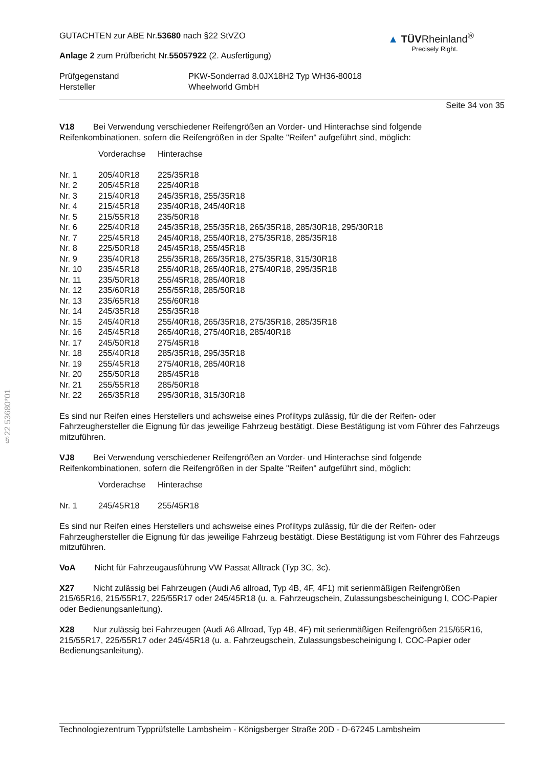§22 53680*01
▲ TÜVRheinland<sup>®</sup>
Precisely Right.
GUTACHTEN zur ABE Nr.53680 nach §22 StVZO
Anlage 2 zum Prüfbericht Nr.55057922 (2. Ausfertigung)
| Prüfgegenstand | PKW-Sonderrad 8.0JX18H2 Typ WH36-80018 |
| Hersteller | Wheelworld GmbH |
Seite 34 von 35
V18 Bei Verwendung verschiedener Reifengrößen an Vorder- und Hinterachse sind folgende Reifenkombinationen, sofern die Reifengrößen in der Spalte "Reifen" aufgeführt sind, möglich:
| | Vorderachse | Hinterachse |
| Nr. 1 | 205/40R18 | 225/35R18 |
| Nr. 2 | 205/45R18 | 225/40R18 |
| Nr. 3 | 215/40R18 | 245/35R18, 255/35R18 |
| Nr. 4 | 215/45R18 | 235/40R18, 245/40R18 |
| Nr. 5 | 215/55R18 | 235/50R18 |
| Nr. 6 | 225/40R18 | 245/35R18, 255/35R18, 265/35R18, 285/30R18, 295/30R18 |
| Nr. 7 | 225/45R18 | 245/40R18, 255/40R18, 275/35R18, 285/35R18 |
| Nr. 8 | 225/50R18 | 245/45R18, 255/45R18 |
| Nr. 9 | 235/40R18 | 255/35R18, 265/35R18, 275/35R18, 315/30R18 |
| Nr. 10 | 235/45R18 | 255/40R18, 265/40R18, 275/40R18, 295/35R18 |
| Nr. 11 | 235/50R18 | 255/45R18, 285/40R18 |
| Nr. 12 | 235/60R18 | 255/55R18, 285/50R18 |
| Nr. 13 | 235/65R18 | 255/60R18 |
| Nr. 14 | 245/35R18 | 255/35R18 |
| Nr. 15 | 245/40R18 | 255/40R18, 265/35R18, 275/35R18, 285/35R18 |
| Nr. 16 | 245/45R18 | 265/40R18, 275/40R18, 285/40R18 |
| Nr. 17 | 245/50R18 | 275/45R18 |
| Nr. 18 | 255/40R18 | 285/35R18, 295/35R18 |
| Nr. 19 | 255/45R18 | 275/40R18, 285/40R18 |
| Nr. 20 | 255/50R18 | 285/45R18 |
| Nr. 21 | 255/55R18 | 285/50R18 |
| Nr. 22 | 265/35R18 | 295/30R18, 315/30R18 |
Es sind nur Reifen eines Herstellers und achsweise eines Profiltyps zulässig, für die der Reifen- oder Fahrzeughersteller die Eignung für das jeweilige Fahrzeug bestätigt. Diese Bestätigung ist vom Führer des Fahrzeugs mitzuführen.
VJ8 Bei Verwendung verschiedener Reifengrößen an Vorder- und Hinterachse sind folgende Reifenkombinationen, sofern die Reifengrößen in der Spalte "Reifen" aufgeführt sind, möglich:
| | Vorderachse | Hinterachse |
| Nr. 1 | 245/45R18 | 255/45R18 |
Es sind nur Reifen eines Herstellers und achsweise eines Profiltyps zulässig, für die der Reifen- oder Fahrzeughersteller die Eignung für das jeweilige Fahrzeug bestätigt. Diese Bestätigung ist vom Führer des Fahrzeugs mitzuführen.
VoA Nicht für Fahrzeugausführung VW Passat Alltrack (Typ 3C, 3c).
X27 Nicht zulässig bei Fahrzeugen (Audi A6 allroad, Typ 4B, 4F, 4F1) mit serienmäßigen Reifengrößen 215/65R16, 215/55R17, 225/55R17 oder 245/45R18 (u. a. Fahrzeugschein, Zulassungsbescheinigung I, COC-Papier oder Bedienungsanleitung).
X28 Nur zulässig bei Fahrzeugen (Audi A6 Allroad, Typ 4B, 4F) mit serienmäßigen Reifengrößen 215/65R16, 215/55R17, 225/55R17 oder 245/45R18 (u. a. Fahrzeugschein, Zulassungsbescheinigung I, COC-Papier oder Bedienungsanleitung).
Technologiezentrum Typprüfstelle Lambsheim - Königsberger Straße 20D - D-67245 Lambsheim